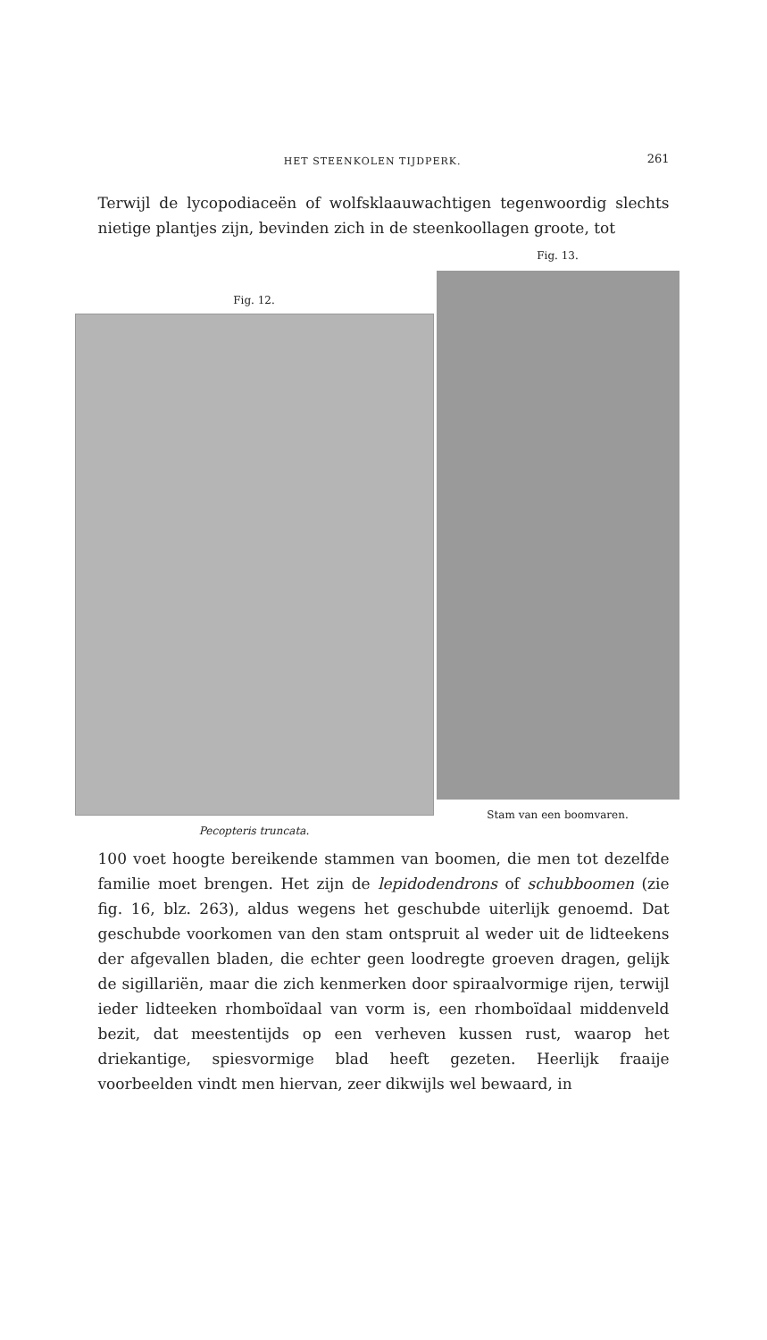HET STEENKOLEN TIJDPERK. 261
Terwijl de lycopodiaceën of wolfsklaauwachtigen tegenwoordig slechts nietige plantjes zijn, bevinden zich in de steenkoollagen groote, tot
Fig. 12.
Pecopteris truncata.
Fig. 13.
Stam van een boomvaren.
100 voet hoogte bereikende stammen van boomen, die men tot dezelfde familie moet brengen. Het zijn de lepidodendrons of schubboomen (zie fig. 16, blz. 263), aldus wegens het geschubde uiterlijk genoemd. Dat geschubde voorkomen van den stam ontspruit al weder uit de lidteekens der afgevallen bladen, die echter geen loodregte groeven dragen, gelijk de sigillariën, maar die zich kenmerken door spiraalvormige rijen, terwijl ieder lidteeken rhomboïdaal van vorm is, een rhomboïdaal middenveld bezit, dat meestentijds op een verheven kussen rust, waarop het driekantige, spiesvormige blad heeft gezeten. Heerlijk fraaije voorbeelden vindt men hiervan, zeer dikwijls wel bewaard, in